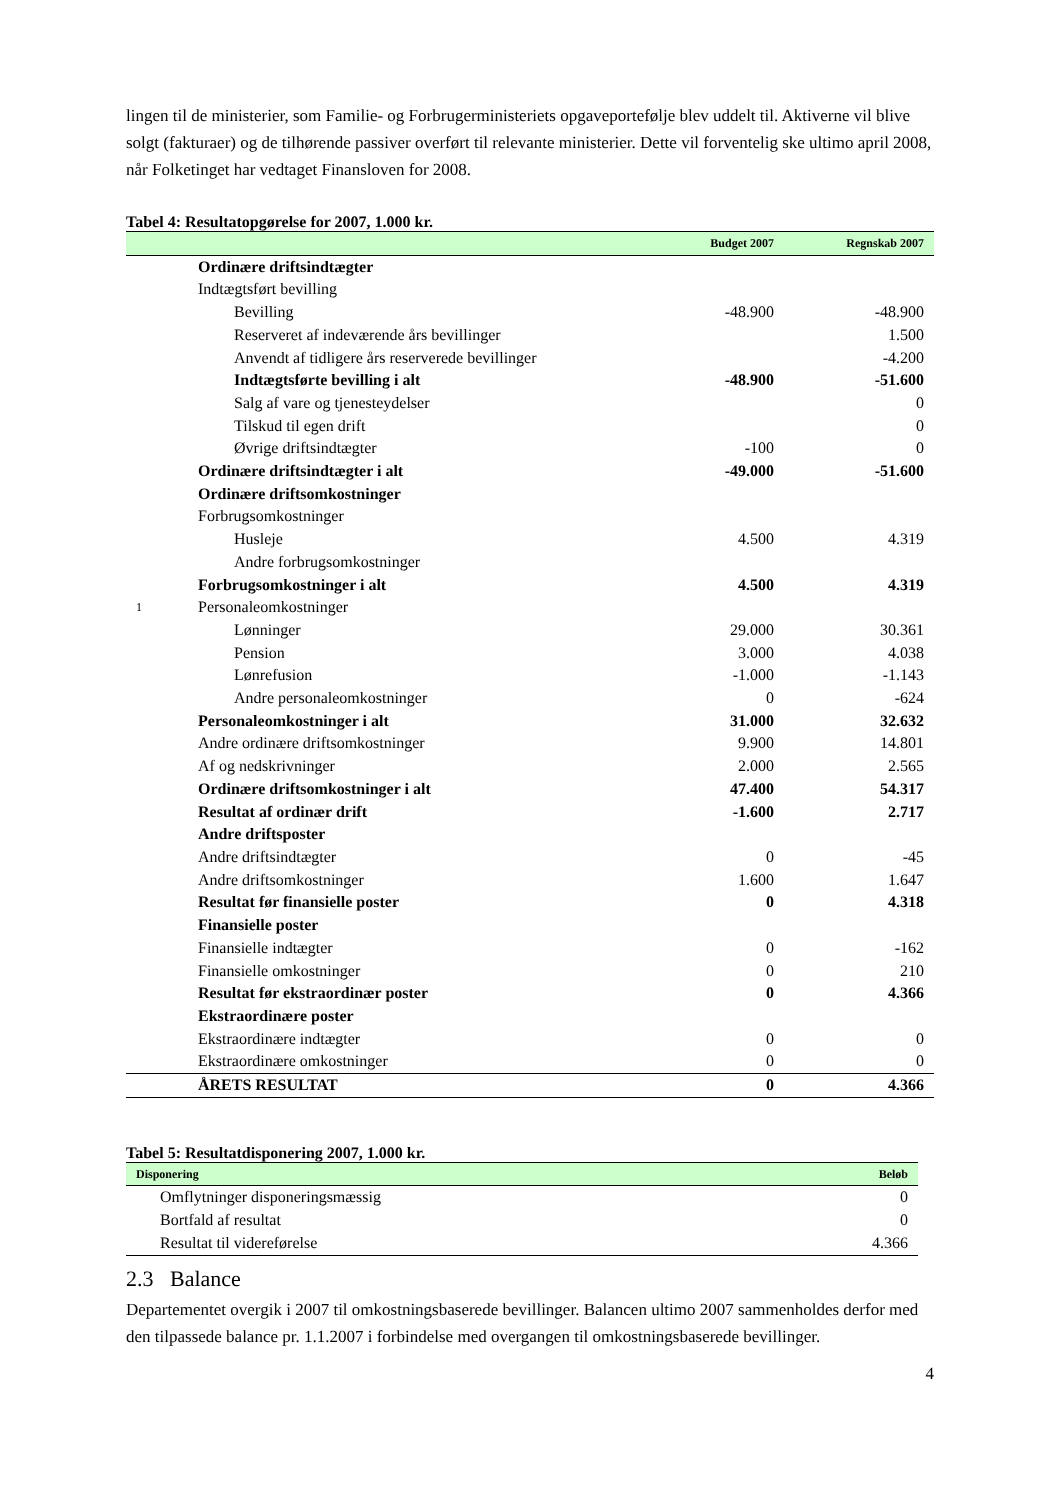lingen til de ministerier, som Familie- og Forbrugerministeriets opgaveportefølje blev uddelt til. Aktiverne vil blive solgt (fakturaer) og de tilhørende passiver overført til relevante ministerier. Dette vil forventelig ske ultimo april 2008, når Folketinget har vedtaget Finansloven for 2008.
Tabel 4: Resultatopgørelse for 2007, 1.000 kr.
| | | Budget 2007 | Regnskab 2007 |
| --- | --- | --- | --- |
| | Ordinære driftsindtægter | | |
| | Indtægtsført bevilling | | |
| | Bevilling | -48.900 | -48.900 |
| | Reserveret af indeværende års bevillinger | | 1.500 |
| | Anvendt af tidligere års reserverede bevillinger | | -4.200 |
| | Indtægtsførte bevilling i alt | -48.900 | -51.600 |
| | Salg af vare og tjenesteydelser | | 0 |
| | Tilskud til egen drift | | 0 |
| | Øvrige driftsindtægter | -100 | 0 |
| | Ordinære driftsindtægter i alt | -49.000 | -51.600 |
| | Ordinære driftsomkostninger | | |
| | Forbrugsomkostninger | | |
| | Husleje | 4.500 | 4.319 |
| | Andre forbrugsomkostninger | | |
| | Forbrugsomkostninger i alt | 4.500 | 4.319 |
| 1 | Personaleomkostninger | | |
| | Lønninger | 29.000 | 30.361 |
| | Pension | 3.000 | 4.038 |
| | Lønrefusion | -1.000 | -1.143 |
| | Andre personaleomkostninger | 0 | -624 |
| | Personaleomkostninger i alt | 31.000 | 32.632 |
| | Andre ordinære driftsomkostninger | 9.900 | 14.801 |
| | Af og nedskrivninger | 2.000 | 2.565 |
| | Ordinære driftsomkostninger i alt | 47.400 | 54.317 |
| | Resultat af ordinær drift | -1.600 | 2.717 |
| | Andre driftsposter | | |
| | Andre driftsindtægter | 0 | -45 |
| | Andre driftsomkostninger | 1.600 | 1.647 |
| | Resultat før finansielle poster | 0 | 4.318 |
| | Finansielle poster | | |
| | Finansielle indtægter | 0 | -162 |
| | Finansielle omkostninger | 0 | 210 |
| | Resultat før ekstraordinær poster | 0 | 4.366 |
| | Ekstraordinære poster | | |
| | Ekstraordinære indtægter | 0 | 0 |
| | Ekstraordinære omkostninger | 0 | 0 |
| | ÅRETS RESULTAT | 0 | 4.366 |
Tabel 5: Resultatdisponering 2007, 1.000 kr.
| Disponering | Beløb |
| --- | --- |
| Omflytninger disponeringsmæssig | 0 |
| Bortfald af resultat | 0 |
| Resultat til videreførelse | 4.366 |
2.3 Balance
Departementet overgik i 2007 til omkostningsbaserede bevillinger. Balancen ultimo 2007 sammenholdes derfor med den tilpassede balance pr. 1.1.2007 i forbindelse med overgangen til omkostningsbaserede bevillinger.
4